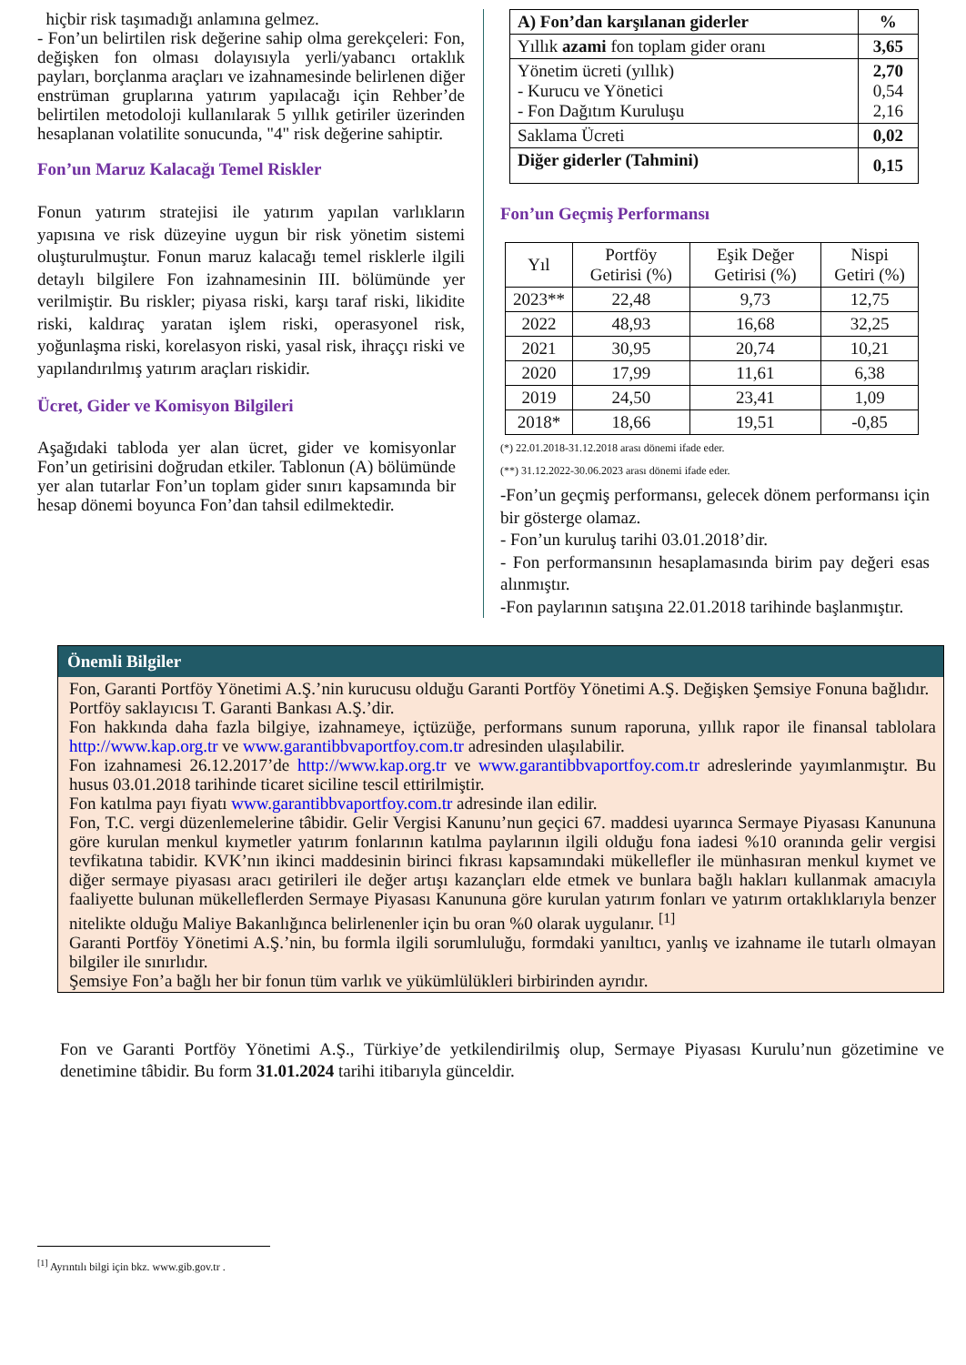hiçbir risk taşımadığı anlamına gelmez.
- Fon’un belirtilen risk değerine sahip olma gerekçeleri: Fon, değişken fon olması dolayısıyla yerli/yabancı ortaklık payları, borçlanma araçları ve izahnamesinde belirlenen diğer enstrüman gruplarına yatırım yapılacağı için Rehber’de belirtilen metodoloji kullanılarak 5 yıllık getiriler üzerinden hesaplanan volatilite sonucunda, "4" risk değerine sahiptir.
Fon’un Maruz Kalacağı Temel Riskler
Fonun yatırım stratejisi ile yatırım yapılan varlıkların yapısına ve risk düzeyine uygun bir risk yönetim sistemi oluşturulmuştur. Fonun maruz kalacağı temel risklerle ilgili detaylı bilgilere Fon izahnamesinin III. bölümünde yer verilmiştir. Bu riskler; piyasa riski, karşı taraf riski, likidite riski, kaldıraç yaratan işlem riski, operasyonel risk, yoğunlaşma riski, korelasyon riski, yasal risk, ihraççı riski ve yapılandırılmış yatırım araçları riskidir.
Ücret, Gider ve Komisyon Bilgileri
Aşağıdaki tabloda yer alan ücret, gider ve komisyonlar Fon’un getirisini doğrudan etkiler. Tablonun (A) bölümünde yer alan tutarlar Fon’un toplam gider sınırı kapsamında bir hesap dönemi boyunca Fon’dan tahsil edilmektedir.
| A) Fon’dan karşılanan giderler | % |
| --- | --- |
| Yıllık azami fon toplam gider oranı | 3,65 |
| Yönetim ücreti (yıllık) - Kurucu ve Yönetici - Fon Dağıtım Kuruluşu | 2,70 0,54 2,16 |
| Saklama Ücreti | 0,02 |
| Diğer giderler (Tahmini) | 0,15 |
Fon’un Geçmiş Performansı
| Yıl | Portföy Getirisi (%) | Eşik Değer Getirisi (%) | Nispi Getiri (%) |
| --- | --- | --- | --- |
| 2023** | 22,48 | 9,73 | 12,75 |
| 2022 | 48,93 | 16,68 | 32,25 |
| 2021 | 30,95 | 20,74 | 10,21 |
| 2020 | 17,99 | 11,61 | 6,38 |
| 2019 | 24,50 | 23,41 | 1,09 |
| 2018* | 18,66 | 19,51 | -0,85 |
(*) 22.01.2018-31.12.2018 arası dönemi ifade eder.
(**) 31.12.2022-30.06.2023 arası dönemi ifade eder.
-Fon’un geçmiş performansı, gelecek dönem performansı için bir gösterge olamaz.
- Fon’un kuruluş tarihi 03.01.2018’dir.
- Fon performansının hesaplamasında birim pay değeri esas alınmıştır.
-Fon paylarının satışına 22.01.2018 tarihinde başlanmıştır.
Önemli Bilgiler
Fon, Garanti Portföy Yönetimi A.Ş.’nin kurucusu olduğu Garanti Portföy Yönetimi A.Ş. Değişken Şemsiye Fonuna bağlıdır.
Portföy saklayıcısı T. Garanti Bankası A.Ş.’dir.
Fon hakkında daha fazla bilgiye, izahnameye, içtüzüğe, performans sunum raporuna, yıllık rapor ile finansal tablolara http://www.kap.org.tr ve www.garantibbvaportfoy.com.tr adresinden ulaşılabilir.
Fon izahnamesi 26.12.2017’de http://www.kap.org.tr ve www.garantibbvaportfoy.com.tr adreslerinde yayımlanmıştır. Bu husus 03.01.2018 tarihinde ticaret siciline tescil ettirilmiştir.
Fon katılma payı fiyatı www.garantibbvaportfoy.com.tr adresinde ilan edilir.
Fon, T.C. vergi düzenlemelerine tâbidir. Gelir Vergisi Kanunu’nun geçici 67. maddesi uyarınca Sermaye Piyasası Kanununa göre kurulan menkul kıymetler yatırım fonlarının katılma paylarının ilgili olduğu fona iadesi %10 oranında gelir vergisi tevfikatına tabidir. KVK’nın ikinci maddesinin birinci fıkrası kapsamındaki mükellefler ile münhasıran menkul kıymet ve diğer sermaye piyasası aracı getirileri ile değer artışı kazançları elde etmek ve bunlara bağlı hakları kullanmak amacıyla faaliyette bulunan mükelleflerden Sermaye Piyasası Kanununa göre kurulan yatırım fonları ve yatırım ortaklıklarıyla benzer nitelikte olduğu Maliye Bakanlığınca belirlenenler için bu oran %0 olarak uygulanır. <sup>[1]</sup>
Garanti Portföy Yönetimi A.Ş.’nin, bu formla ilgili sorumluluğu, formdaki yanıltıcı, yanlış ve izahname ile tutarlı olmayan bilgiler ile sınırlıdır.
Şemsiye Fon’a bağlı her bir fonun tüm varlık ve yükümlülükleri birbirinden ayrıdır.
Fon ve Garanti Portföy Yönetimi A.Ş., Türkiye’de yetkilendirilmiş olup, Sermaye Piyasası Kurulu’nun gözetimine ve denetimine tâbidir. Bu form 31.01.2024 tarihi itibarıyla günceldir.
<sup>[1]</sup> Ayrıntılı bilgi için bkz. www.gib.gov.tr .